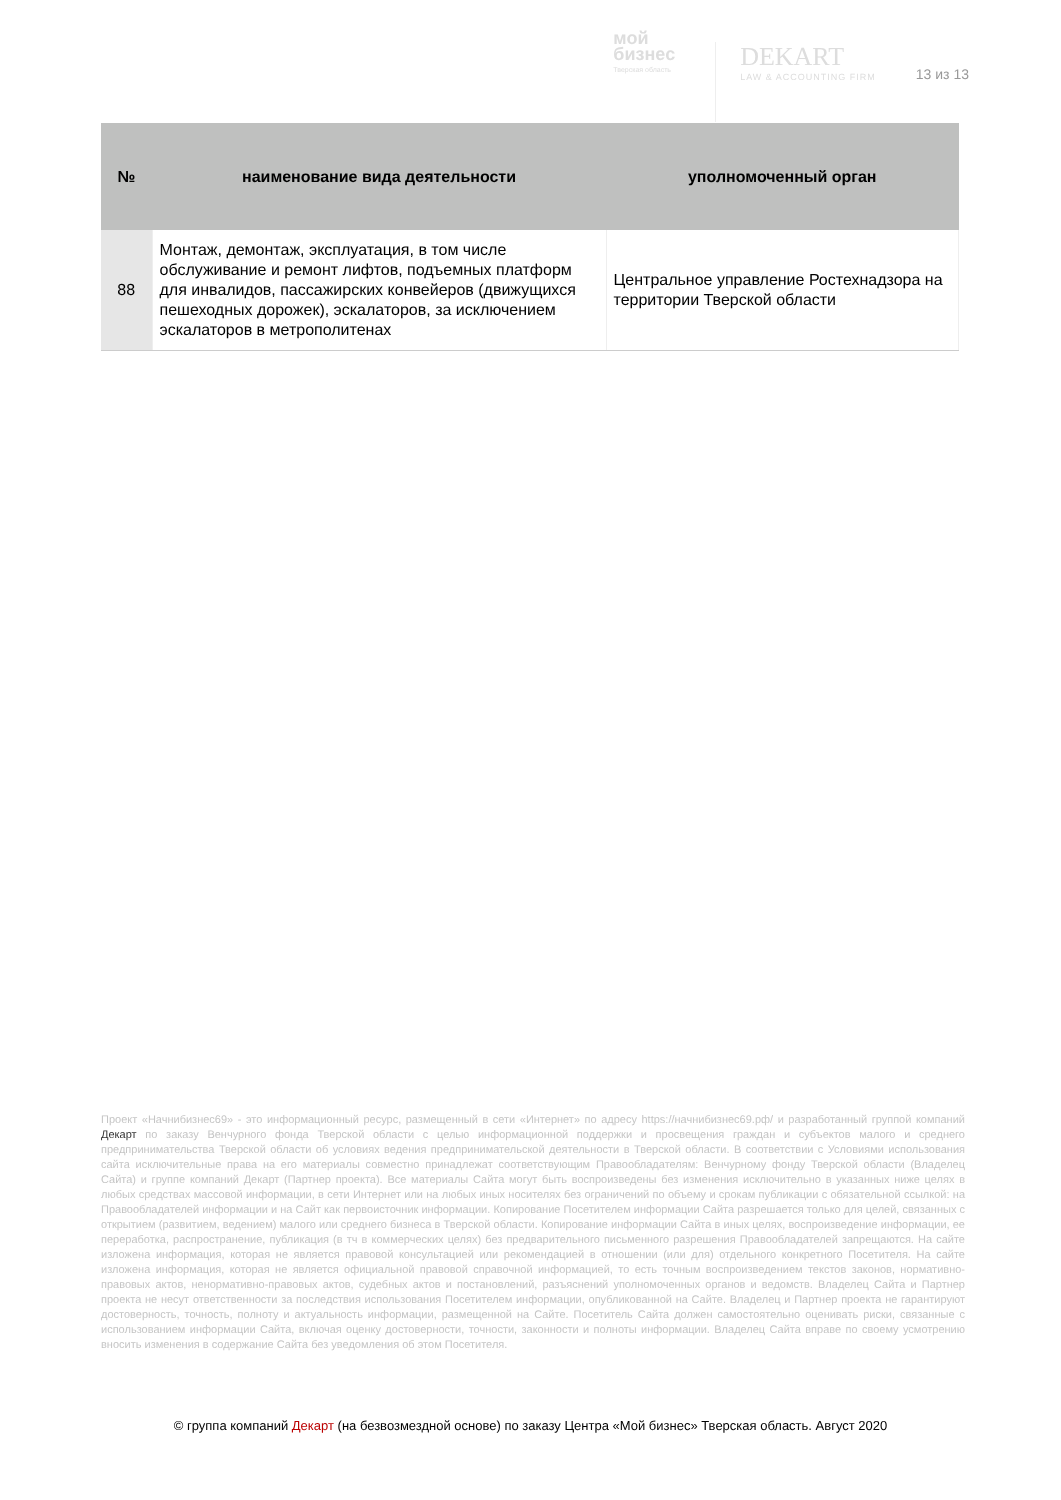мой
бизнес
Тверская область
DEKART
LAW & ACCOUNTING FIRM
13 из 13
| № | наименование вида деятельности | уполномоченный орган |
| --- | --- | --- |
| 88 | Монтаж, демонтаж, эксплуатация, в том числе обслуживание и ремонт лифтов, подъемных платформ для инвалидов, пассажирских конвейеров (движущихся пешеходных дорожек), эскалаторов, за исключением эскалаторов в метрополитенах | Центральное управление Ростехнадзора на территории Тверской области |
Проект «Начнибизнес69» - это информационный ресурс, размещенный в сети «Интернет» по адресу https://начнибизнес69.рф/ и разработанный группой компаний Декарт по заказу Венчурного фонда Тверской области с целью информационной поддержки и просвещения граждан и субъектов малого и среднего предпринимательства Тверской области об условиях ведения предпринимательской деятельности в Тверской области. В соответствии с Условиями использования сайта исключительные права на его материалы совместно принадлежат соответствующим Правообладателям: Венчурному фонду Тверской области (Владелец Сайта) и группе компаний Декарт (Партнер проекта). Все материалы Сайта могут быть воспроизведены без изменения исключительно в указанных ниже целях в любых средствах массовой информации, в сети Интернет или на любых иных носителях без ограничений по объему и срокам публикации с обязательной ссылкой: на Правообладателей информации и на Сайт как первоисточник информации. Копирование Посетителем информации Сайта разрешается только для целей, связанных с открытием (развитием, ведением) малого или среднего бизнеса в Тверской области. Копирование информации Сайта в иных целях, воспроизведение информации, ее переработка, распространение, публикация (в тч в коммерческих целях) без предварительного письменного разрешения Правообладателей запрещаются. На сайте изложена информация, которая не является правовой консультацией или рекомендацией в отношении (или для) отдельного конкретного Посетителя. На сайте изложена информация, которая не является официальной правовой справочной информацией, то есть точным воспроизведением текстов законов, нормативно-правовых актов, ненормативно-правовых актов, судебных актов и постановлений, разъяснений уполномоченных органов и ведомств. Владелец Сайта и Партнер проекта не несут ответственности за последствия использования Посетителем информации, опубликованной на Сайте. Владелец и Партнер проекта не гарантируют достоверность, точность, полноту и актуальность информации, размещенной на Сайте. Посетитель Сайта должен самостоятельно оценивать риски, связанные с использованием информации Сайта, включая оценку достоверности, точности, законности и полноты информации. Владелец Сайта вправе по своему усмотрению вносить изменения в содержание Сайта без уведомления об этом Посетителя.
© группа компаний Декарт (на безвозмездной основе) по заказу Центра «Мой бизнес» Тверская область. Август 2020